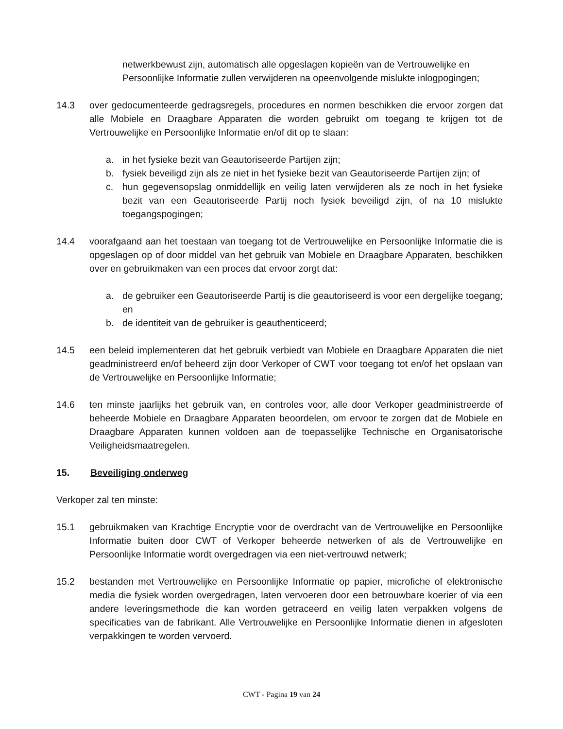netwerkbewust zijn, automatisch alle opgeslagen kopieën van de Vertrouwelijke en Persoonlijke Informatie zullen verwijderen na opeenvolgende mislukte inlogpogingen;
14.3 over gedocumenteerde gedragsregels, procedures en normen beschikken die ervoor zorgen dat alle Mobiele en Draagbare Apparaten die worden gebruikt om toegang te krijgen tot de Vertrouwelijke en Persoonlijke Informatie en/of dit op te slaan:
a. in het fysieke bezit van Geautoriseerde Partijen zijn;
b. fysiek beveiligd zijn als ze niet in het fysieke bezit van Geautoriseerde Partijen zijn; of
c. hun gegevensopslag onmiddellijk en veilig laten verwijderen als ze noch in het fysieke bezit van een Geautoriseerde Partij noch fysiek beveiligd zijn, of na 10 mislukte toegangspogingen;
14.4 voorafgaand aan het toestaan van toegang tot de Vertrouwelijke en Persoonlijke Informatie die is opgeslagen op of door middel van het gebruik van Mobiele en Draagbare Apparaten, beschikken over en gebruikmaken van een proces dat ervoor zorgt dat:
a. de gebruiker een Geautoriseerde Partij is die geautoriseerd is voor een dergelijke toegang; en
b. de identiteit van de gebruiker is geauthenticeerd;
14.5 een beleid implementeren dat het gebruik verbiedt van Mobiele en Draagbare Apparaten die niet geadministreerd en/of beheerd zijn door Verkoper of CWT voor toegang tot en/of het opslaan van de Vertrouwelijke en Persoonlijke Informatie;
14.6 ten minste jaarlijks het gebruik van, en controles voor, alle door Verkoper geadministreerde of beheerde Mobiele en Draagbare Apparaten beoordelen, om ervoor te zorgen dat de Mobiele en Draagbare Apparaten kunnen voldoen aan de toepasselijke Technische en Organisatorische Veiligheidsmaatregelen.
15. Beveiliging onderweg
Verkoper zal ten minste:
15.1 gebruikmaken van Krachtige Encryptie voor de overdracht van de Vertrouwelijke en Persoonlijke Informatie buiten door CWT of Verkoper beheerde netwerken of als de Vertrouwelijke en Persoonlijke Informatie wordt overgedragen via een niet-vertrouwd netwerk;
15.2 bestanden met Vertrouwelijke en Persoonlijke Informatie op papier, microfiche of elektronische media die fysiek worden overgedragen, laten vervoeren door een betrouwbare koerier of via een andere leveringsmethode die kan worden getraceerd en veilig laten verpakken volgens de specificaties van de fabrikant. Alle Vertrouwelijke en Persoonlijke Informatie dienen in afgesloten verpakkingen te worden vervoerd.
CWT - Pagina 19 van 24